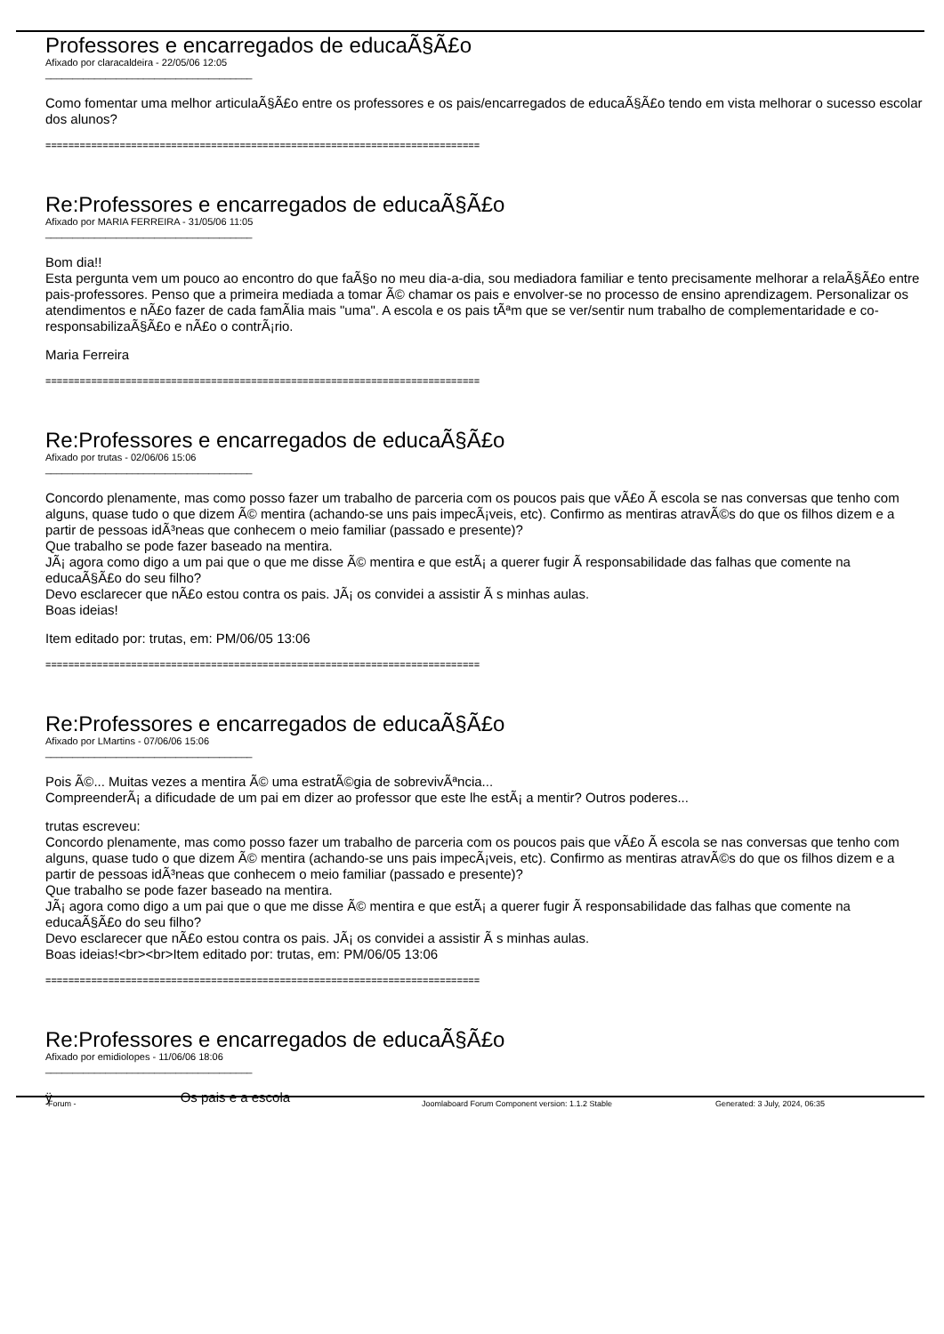Professores e encarregados de educaÃ§Ã£o
Afixado por claracaldeira - 22/05/06 12:05
______________________________________
Como fomentar uma melhor articulaÃ§Ã£o entre os professores e os pais/encarregados de educaÃ§Ã£o tendo em vista melhorar o sucesso escolar dos alunos?
============================================================================
Re:Professores e encarregados de educaÃ§Ã£o
Afixado por MARIA FERREIRA - 31/05/06 11:05
______________________________________
Bom dia!!
Esta pergunta vem um pouco ao encontro do que faÃ§o no meu dia-a-dia, sou mediadora familiar e tento precisamente melhorar a relaÃ§Ã£o entre pais-professores. Penso que a primeira mediada a tomar Ã© chamar os pais e envolver-se no processo de ensino aprendizagem. Personalizar os atendimentos e nÃ£o fazer de cada famÃ­lia mais "uma". A escola e os pais tÃªm que se ver/sentir num trabalho de complementaridade e co-responsabilizaÃ§Ã£o e nÃ£o o contrÃ¡rio.
Maria Ferreira
============================================================================
Re:Professores e encarregados de educaÃ§Ã£o
Afixado por trutas - 02/06/06 15:06
______________________________________
Concordo plenamente, mas como posso fazer um trabalho de parceria com os poucos pais que vÃ£o Ã escola se nas conversas que tenho com alguns, quase tudo o que dizem Ã© mentira (achando-se uns pais impecÃ¡veis, etc). Confirmo as mentiras atravÃ©s do que os filhos dizem e a partir de pessoas idÃ³neas que conhecem o meio familiar (passado e presente)?
Que trabalho se pode fazer baseado na mentira.
JÃ¡ agora como digo a um pai que o que me disse Ã© mentira e que estÃ¡ a querer fugir Ã responsabilidade das falhas que comente na educaÃ§Ã£o do seu filho?
Devo esclarecer que nÃ£o estou contra os pais. JÃ¡ os convidei a assistir Ã s minhas aulas.
Boas ideias!
Item editado por: trutas, em: PM/06/05 13:06
============================================================================
Re:Professores e encarregados de educaÃ§Ã£o
Afixado por LMartins - 07/06/06 15:06
______________________________________
Pois Ã©... Muitas vezes a mentira Ã© uma estratÃ©gia de sobrevivÃªncia...
CompreenderÃ¡ a dificudade de um pai em dizer ao professor que este lhe estÃ¡ a mentir? Outros poderes...
trutas escreveu:
Concordo plenamente, mas como posso fazer um trabalho de parceria com os poucos pais que vÃ£o Ã escola se nas conversas que tenho com alguns, quase tudo o que dizem Ã© mentira (achando-se uns pais impecÃ¡veis, etc). Confirmo as mentiras atravÃ©s do que os filhos dizem e a partir de pessoas idÃ³neas que conhecem o meio familiar (passado e presente)?
Que trabalho se pode fazer baseado na mentira.
JÃ¡ agora como digo a um pai que o que me disse Ã© mentira e que estÃ¡ a querer fugir Ã responsabilidade das falhas que comente na educaÃ§Ã£o do seu filho?
Devo esclarecer que nÃ£o estou contra os pais. JÃ¡ os convidei a assistir Ã s minhas aulas.
Boas ideias!<br><br>Item editado por: trutas, em: PM/06/05 13:06
============================================================================
Re:Professores e encarregados de educaÃ§Ã£o
Afixado por emidiolopes - 11/06/06 18:06
______________________________________
ÿ Os pais e a escola
Forum - Joomlaboard Forum Component version: 1.1.2 Stable Generated: 3 July, 2024, 06:35